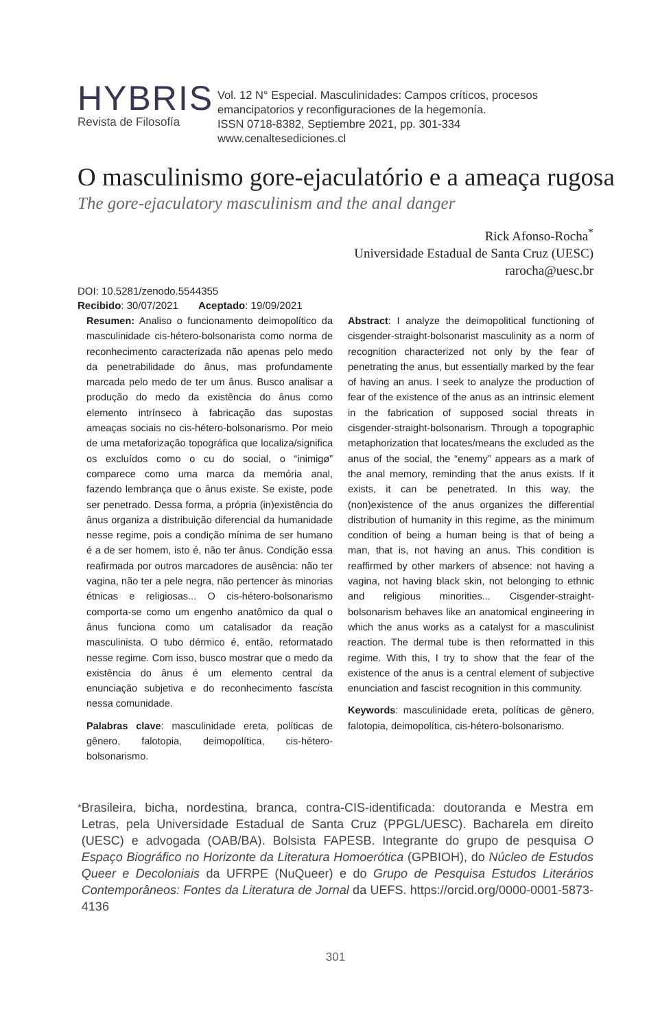HYBRIS
Revista de Filosofía
Vol. 12 N° Especial. Masculinidades: Campos críticos, procesos
emancipatorios y reconfiguraciones de la hegemonía.
ISSN 0718-8382, Septiembre 2021, pp. 301-334
www.cenaltesediciones.cl
O masculinismo gore-ejaculatório e a ameaça rugosa
The gore-ejaculatory masculinism and the anal danger
Rick Afonso-Rocha<sup>*</sup>
Universidade Estadual de Santa Cruz (UESC)
rarocha@uesc.br
DOI: 10.5281/zenodo.5544355
Recibido: 30/07/2021 Aceptado: 19/09/2021
Resumen: Analiso o funcionamento deimopolítico da masculinidade cis-hétero-bolsonarista como norma de reconhecimento caracterizada não apenas pelo medo da penetrabilidade do ânus, mas profundamente marcada pelo medo de ter um ânus. Busco analisar a produção do medo da existência do ânus como elemento intrínseco à fabricação das supostas ameaças sociais no cis-hétero-bolsonarismo. Por meio de uma metaforização topográfica que localiza/significa os excluídos como o cu do social, o “inimigø” comparece como uma marca da memória anal, fazendo lembrança que o ânus existe. Se existe, pode ser penetrado. Dessa forma, a própria (in)existência do ânus organiza a distribuição diferencial da humanidade nesse regime, pois a condição mínima de ser humano é a de ser homem, isto é, não ter ânus. Condição essa reafirmada por outros marcadores de ausência: não ter vagina, não ter a pele negra, não pertencer às minorias étnicas e religiosas... O cis-hétero-bolsonarismo comporta-se como um engenho anatômico da qual o ânus funciona como um catalisador da reação masculinista. O tubo dérmico é, então, reformatado nesse regime. Com isso, busco mostrar que o medo da existência do ânus é um elemento central da enunciação subjetiva e do reconhecimento fascista nessa comunidade.
Palabras clave: masculinidade ereta, políticas de gênero, falotopia, deimopolítica, cis-hétero-bolsonarismo.
Abstract: I analyze the deimopolitical functioning of cisgender-straight-bolsonarist masculinity as a norm of recognition characterized not only by the fear of penetrating the anus, but essentially marked by the fear of having an anus. I seek to analyze the production of fear of the existence of the anus as an intrinsic element in the fabrication of supposed social threats in cisgender-straight-bolsonarism. Through a topographic metaphorization that locates/means the excluded as the anus of the social, the “enemy” appears as a mark of the anal memory, reminding that the anus exists. If it exists, it can be penetrated. In this way, the (non)existence of the anus organizes the differential distribution of humanity in this regime, as the minimum condition of being a human being is that of being a man, that is, not having an anus. This condition is reaffirmed by other markers of absence: not having a vagina, not having black skin, not belonging to ethnic and religious minorities... Cisgender-straight-bolsonarism behaves like an anatomical engineering in which the anus works as a catalyst for a masculinist reaction. The dermal tube is then reformatted in this regime. With this, I try to show that the fear of the existence of the anus is a central element of subjective enunciation and fascist recognition in this community.
Keywords: masculinidade ereta, políticas de gênero, falotopia, deimopolítica, cis-hétero-bolsonarismo.
<sup>*</sup> Brasileira, bicha, nordestina, branca, contra-CIS-identificada: doutoranda e Mestra em Letras, pela Universidade Estadual de Santa Cruz (PPGL/UESC). Bacharela em direito (UESC) e advogada (OAB/BA). Bolsista FAPESB. Integrante do grupo de pesquisa O Espaço Biográfico no Horizonte da Literatura Homoerótica (GPBIOH), do Núcleo de Estudos Queer e Decoloniais da UFRPE (NuQueer) e do Grupo de Pesquisa Estudos Literários Contemporâneos: Fontes da Literatura de Jornal da UEFS. https://orcid.org/0000-0001-5873-4136
301